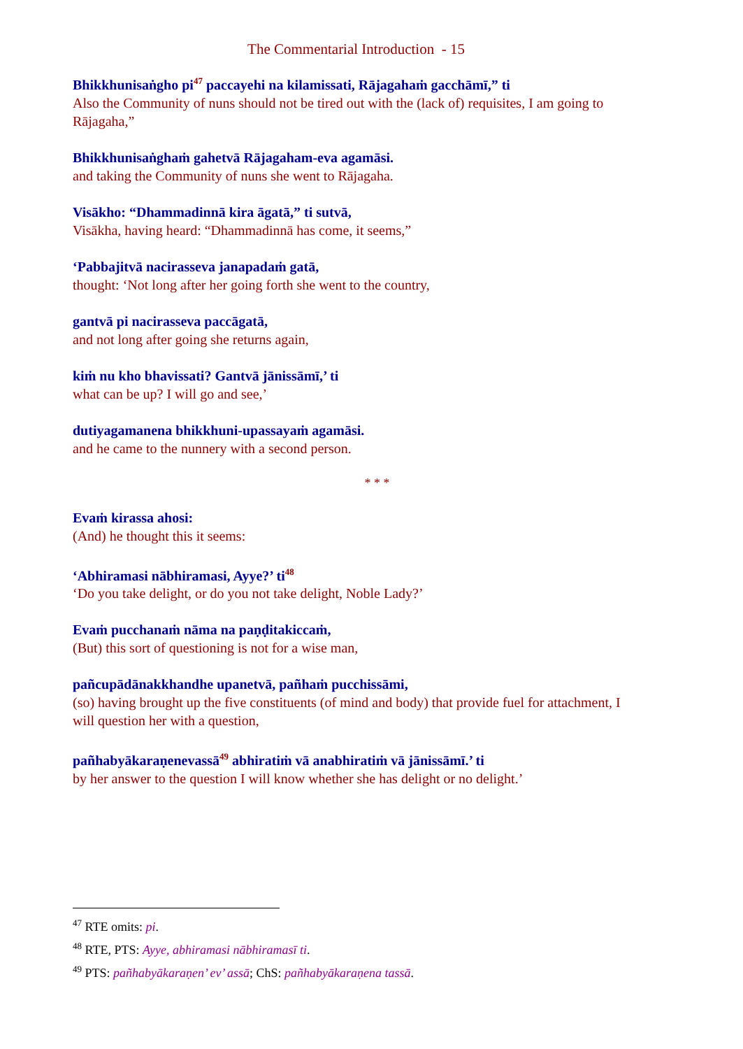The Commentarial Introduction - 15
Bhikkhunisaṅgho pi<sup>47</sup> paccayehi na kilamissati, Rājagahaṁ gacchāmī,” ti
Also the Community of nuns should not be tired out with the (lack of) requisites, I am going to Rājagaha,”
Bhikkhunisaṅghaṁ gahetvā Rājagaham-eva agamāsi.
and taking the Community of nuns she went to Rājagaha.
Visākho: “Dhammadinnā kira āgatā,” ti sutvā,
Visākha, having heard: “Dhammadinnā has come, it seems,”
‘Pabbajitvā nacirasseva janapadaṁ gatā,
thought: ‘Not long after her going forth she went to the country,
gantvā pi nacirasseva paccāgatā,
and not long after going she returns again,
kiṁ nu kho bhavissati? Gantvā jānissāmī,’ ti
what can be up? I will go and see,’
dutiyagamanena bhikkhuni-upassayaṁ agamāsi.
and he came to the nunnery with a second person.
* * *
Evaṁ kirassa ahosi:
(And) he thought this it seems:
‘Abhiramasi nābhiramasi, Ayye?’ ti<sup>48</sup>
‘Do you take delight, or do you not take delight, Noble Lady?’
Evaṁ pucchanaṁ nāma na paṇḍitakiccaṁ,
(But) this sort of questioning is not for a wise man,
pañcupādānakkhandhe upanetvā, pañhaṁ pucchissāmi,
(so) having brought up the five constituents (of mind and body) that provide fuel for attachment, I will question her with a question,
pañhabyākaraṇenevassā<sup>49</sup> abhiratiṁ vā anabhiratiṁ vā jānissāmī.’ ti
by her answer to the question I will know whether she has delight or no delight.’
<sup>47</sup> RTE omits: pi.
<sup>48</sup> RTE, PTS: Ayye, abhiramasi nābhiramasī ti.
<sup>49</sup> PTS: pañhabyākaraṇen’ ev’ assā; ChS: pañhabyākaraṇena tassā.